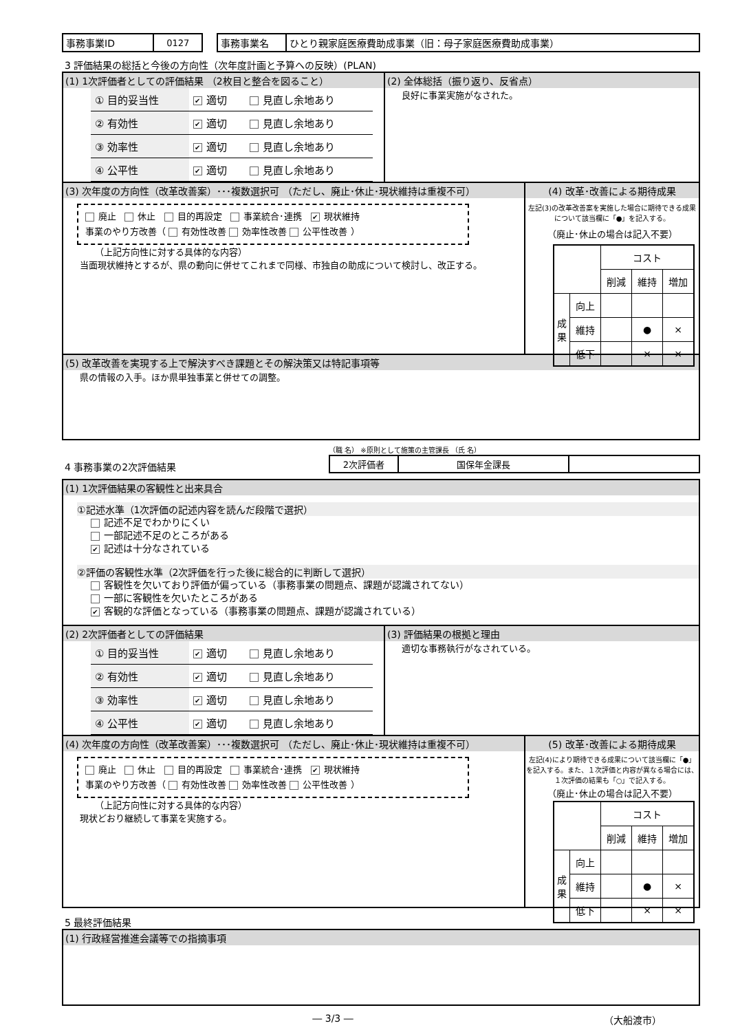| 事務事業ID | 0127 |
| 事務事業名 | ひとり親家庭医療費助成事業（旧：母子家庭医療費助成事業） |
3 評価結果の総括と今後の方向性（次年度計画と予算への反映）(PLAN)
(1) 1次評価者としての評価結果 （2枚目と整合を図ること）
| ① 目的妥当性 | ✔ 適切 | 見直し余地あり |
| ② 有効性 | ✔ 適切 | 見直し余地あり |
| ③ 効率性 | ✔ 適切 | 見直し余地あり |
| ④ 公平性 | ✔ 適切 | 見直し余地あり |
(2) 全体総括（振り返り、反省点）
良好に事業実施がなされた。
(3) 次年度の方向性（改革改善案）･･･複数選択可 （ただし、廃止･休止･現状維持は重複不可）
廃止 休止 目的再設定 事業統合･連携 ✔ 現状維持
事業のやり方改善（ 有効性改善 効率性改善 公平性改善 ）
（上記方向性に対する具体的な内容）
当面現状維持とするが、県の動向に併せてこれまで同様、市独自の助成について検討し、改正する。
(4) 改革･改善による期待成果
左記(3)の改革改善案を実施した場合に期待できる成果について該当欄に「●」を記入する。
（廃止･休止の場合は記入不要）
| | | コスト | | |
| | | 削減 | 維持 | 増加 |
| 成果 | 向上 | | | |
| | 維持 | | ● | × |
| | 低下 | | × | × |
(5) 改革改善を実現する上で解決すべき課題とその解決策又は特記事項等
県の情報の入手。ほか県単独事業と併せての調整。
4 事務事業の2次評価結果
（職 名） ※原則として施策の主管課長 （氏 名）
| 2次評価者 | 国保年金課長 | |
(1) 1次評価結果の客観性と出来具合
①記述水準（1次評価の記述内容を読んだ段階で選択）
記述不足でわかりにくい
一部記述不足のところがある
✔ 記述は十分なされている
②評価の客観性水準（2次評価を行った後に総合的に判断して選択）
客観性を欠いており評価が偏っている（事務事業の問題点、課題が認識されてない）
一部に客観性を欠いたところがある
✔ 客観的な評価となっている（事務事業の問題点、課題が認識されている）
(2) 2次評価者としての評価結果
| ① 目的妥当性 | ✔ 適切 | 見直し余地あり |
| ② 有効性 | ✔ 適切 | 見直し余地あり |
| ③ 効率性 | ✔ 適切 | 見直し余地あり |
| ④ 公平性 | ✔ 適切 | 見直し余地あり |
(3) 評価結果の根拠と理由
適切な事務執行がなされている。
(4) 次年度の方向性（改革改善案）･･･複数選択可 （ただし、廃止･休止･現状維持は重複不可）
廃止 休止 目的再設定 事業統合･連携 ✔ 現状維持
事業のやり方改善（ 有効性改善 効率性改善 公平性改善 ）
（上記方向性に対する具体的な内容）
現状どおり継続して事業を実施する。
(5) 改革･改善による期待成果
左記(4)により期待できる成果について該当欄に「●」を記入する。また、１次評価と内容が異なる場合には、１次評価の結果も「○」で記入する。
（廃止･休止の場合は記入不要）
| | | コスト | | |
| | | 削減 | 維持 | 増加 |
| 成果 | 向上 | | | |
| | 維持 | | ● | × |
| | 低下 | | × | × |
5 最終評価結果
(1) 行政経営推進会議等での指摘事項
― 3/3 ― （大船渡市）